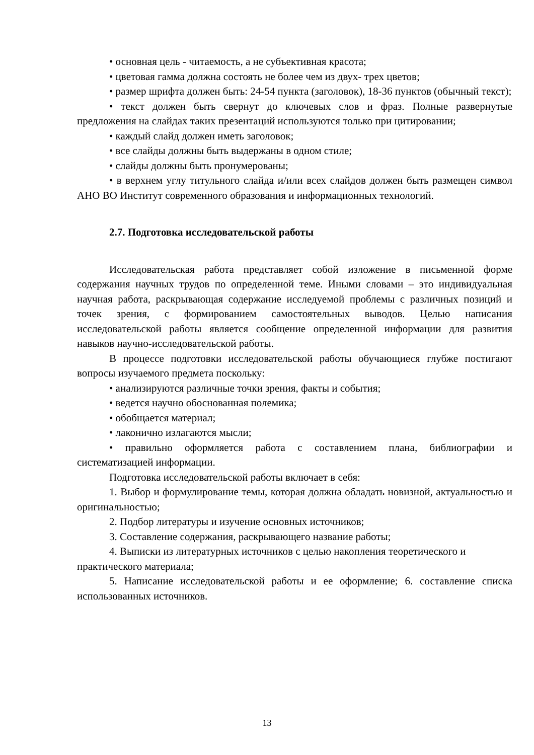• основная цель - читаемость, а не субъективная красота;
• цветовая гамма должна состоять не более чем из двух- трех цветов;
• размер шрифта должен быть: 24-54 пункта (заголовок), 18-36 пунктов (обычный текст);
• текст должен быть свернут до ключевых слов и фраз. Полные развернутые предложения на слайдах таких презентаций используются только при цитировании;
• каждый слайд должен иметь заголовок;
• все слайды должны быть выдержаны в одном стиле;
• слайды должны быть пронумерованы;
• в верхнем углу титульного слайда и/или всех слайдов должен быть размещен символ АНО ВО Институт современного образования и информационных технологий.
2.7. Подготовка исследовательской работы
Исследовательская работа представляет собой изложение в письменной форме содержания научных трудов по определенной теме. Иными словами – это индивидуальная научная работа, раскрывающая содержание исследуемой проблемы с различных позиций и точек зрения, с формированием самостоятельных выводов. Целью написания исследовательской работы является сообщение определенной информации для развития навыков научно-исследовательской работы.
В процессе подготовки исследовательской работы обучающиеся глубже постигают вопросы изучаемого предмета поскольку:
• анализируются различные точки зрения, факты и события;
• ведется научно обоснованная полемика;
• обобщается материал;
• лаконично излагаются мысли;
• правильно оформляется работа с составлением плана, библиографии и систематизацией информации.
Подготовка исследовательской работы включает в себя:
1. Выбор и формулирование темы, которая должна обладать новизной, актуальностью и оригинальностью;
2. Подбор литературы и изучение основных источников;
3. Составление содержания, раскрывающего название работы;
4. Выписки из литературных источников с целью накопления теоретического и практического материала;
5. Написание исследовательской работы и ее оформление; 6. составление списка использованных источников.
13